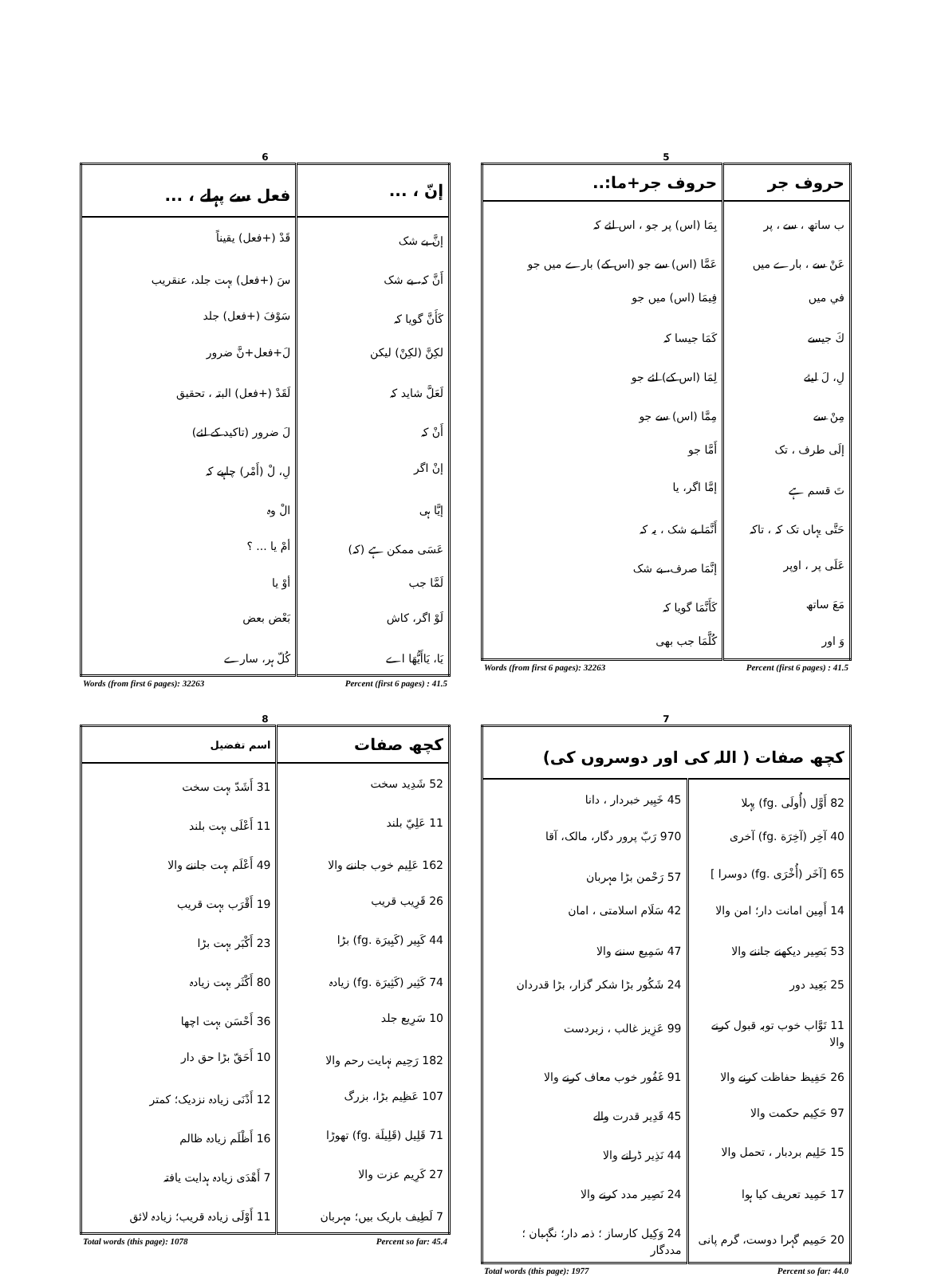6
| إنّ ، ... | فعل سے پہلے ، ... |
| --- | --- |
| إنَّ بے شک | قَدْ (+فعل) یقیناً |
| أَنَّ کہ، بے شک | سَ (+فعل) بہت جلد، عنقریب |
| كَأَنَّ گویا کہ | سَوْفَ (+فعل) جلد |
| لكِنَّ (لكِنْ) لیکن | لَ+فعل+نَّ ضرور |
| لَعَلَّ شاید کہ | لَقَدْ (+فعل) البتہ ، تحقیق |
| أَنْ کہ | لَ ضرور (تاکید کے لئے) |
| إنْ اگر | لِ، لْ (أَمْر) چاہیے کہ |
| إيَّا ہی | الْ وہ |
| عَسَى ممکن ہے (کہ) | أمْ یا ... ؟ |
| لَمَّا جب | أوْ یا |
| لَوْ اگر، کاش | بَعْض بعض |
| يَا، يَاأَيُّهَا اے | كُلّ ہر، سارے |
Words (from first 6 pages): 32263 Percent (first 6 pages) : 41.5
5
| حروف جر | حروف جر+ما:.. |
| --- | --- |
| ب ساتھ ، سے ، پر | بِمَا (اس) پر جو ، اس لئے کہ |
| عَنْ سے ، بارے میں | عَمَّا (اس) سے جو (اس کے) بارے میں جو |
| في میں | فِيمَا (اس) میں جو |
| كَ جیسے | كَمَا جیسا کہ |
| لِ، لَ لیئے | لِمَا (اس کے) لئے جو |
| مِنْ سے | مِمَّا (اس) سے جو |
| إلَى طرف ، تک | أَمَّا جو |
| تَ قسم ہے | إمَّا اگر، یا |
| حَتَّى یہاں تک کہ ، تاکہ | أَنَّمَا بے شک ، یہ کہ |
| عَلَى پر ، اوپر | إنَّمَا صرف، بے شک |
| مَعَ ساتھ | كَأَنَّمَا گویا کہ |
| وَ اور | كُلَّمَا جب بھی |
Words (from first 6 pages): 32263 Percent (first 6 pages) : 41.5
8
| کچھ صفات | اسم تفضیل |
| --- | --- |
| 52 شَدِيد سخت | 31 أَشَدّ بہت سخت |
| 11 عَلِيّ بلند | 11 أَعْلَى بہت بلند |
| 162 عَلِيم خوب جاننے والا | 49 أَعْلَم بہت جاننے والا |
| 26 قَرِيب قریب | 19 أَقْرَب بہت قریب |
| 44 كَبِير (كَبِيرَة .fg) بڑا | 23 أَكْبَر بہت بڑا |
| 74 كَثِير (كَثِيرَة .fg) زیادہ | 80 أَكْثَر بہت زیادہ |
| 10 سَرِيع جلد | 36 أَحْسَن بہت اچھا |
| 182 رَحِيم نہایت رحم والا | 10 أَحَقّ بڑا حق دار |
| 107 عَظِيم بڑا، بزرگ | 12 أَدْنَى زیادہ نزدیک؛ کمتر |
| 71 قَلِيل (قَلِيلَة .fg) تھوڑا | 16 أَظْلَم زیادہ ظالم |
| 27 كَرِيم عزت والا | 7 أَهْدَى زیادہ ہدایت یافتہ |
| 7 لَطِيف باریک بیں؛ مہربان | 11 أَوْلَى زیادہ قریب؛ زیادہ لائق |
Total words (this page): 1078 Percent so far: 45.4
7
| کچھ صفات ( اللہ کی اور دوسروں کی) | |
| --- | --- |
| 82 أَوَّل (أُولَى .fg) پہلا | 45 خَبِير خبردار ، دانا |
| 40 آخِر (آخِرَة .fg) آخری | 970 رَبّ پرور دگار، مالک، آقا |
| 65 [آخَر (أُخْرَى .fg) دوسرا ] | 57 رَحْمن بڑا مہربان |
| 14 أَمِين امانت دار؛ امن والا | 42 سَلَام اسلامتی ، امان |
| 53 بَصِير دیکھنے جاننے والا | 47 سَمِيع سننے والا |
| 25 بَعِيد دور | 24 شَكُور بڑا شکر گزار، بڑا قدردان |
| 11 تَوَّاب خوب توبہ قبول کرنے والا | 99 عَزِيز غالب ، زبردست |
| 26 حَفِيظ حفاظت کرنے والا | 91 غَفُور خوب معاف کرنے والا |
| 97 حَكِيم حکمت والا | 45 قَدِير قدرت والے |
| 15 حَلِيم بردبار ، تحمل والا | 44 نَذِير ڈرانے والا |
| 17 حَمِيد تعریف کیا ہوا | 24 نَصِير مدد کرنے والا |
| 20 حَمِيم گہرا دوست، گرم پانی | 24 وَكِيل کارساز ؛ ذمہ دار؛ نگہبان ؛ مددگار |
Total words (this page): 1977 Percent so far: 44.0